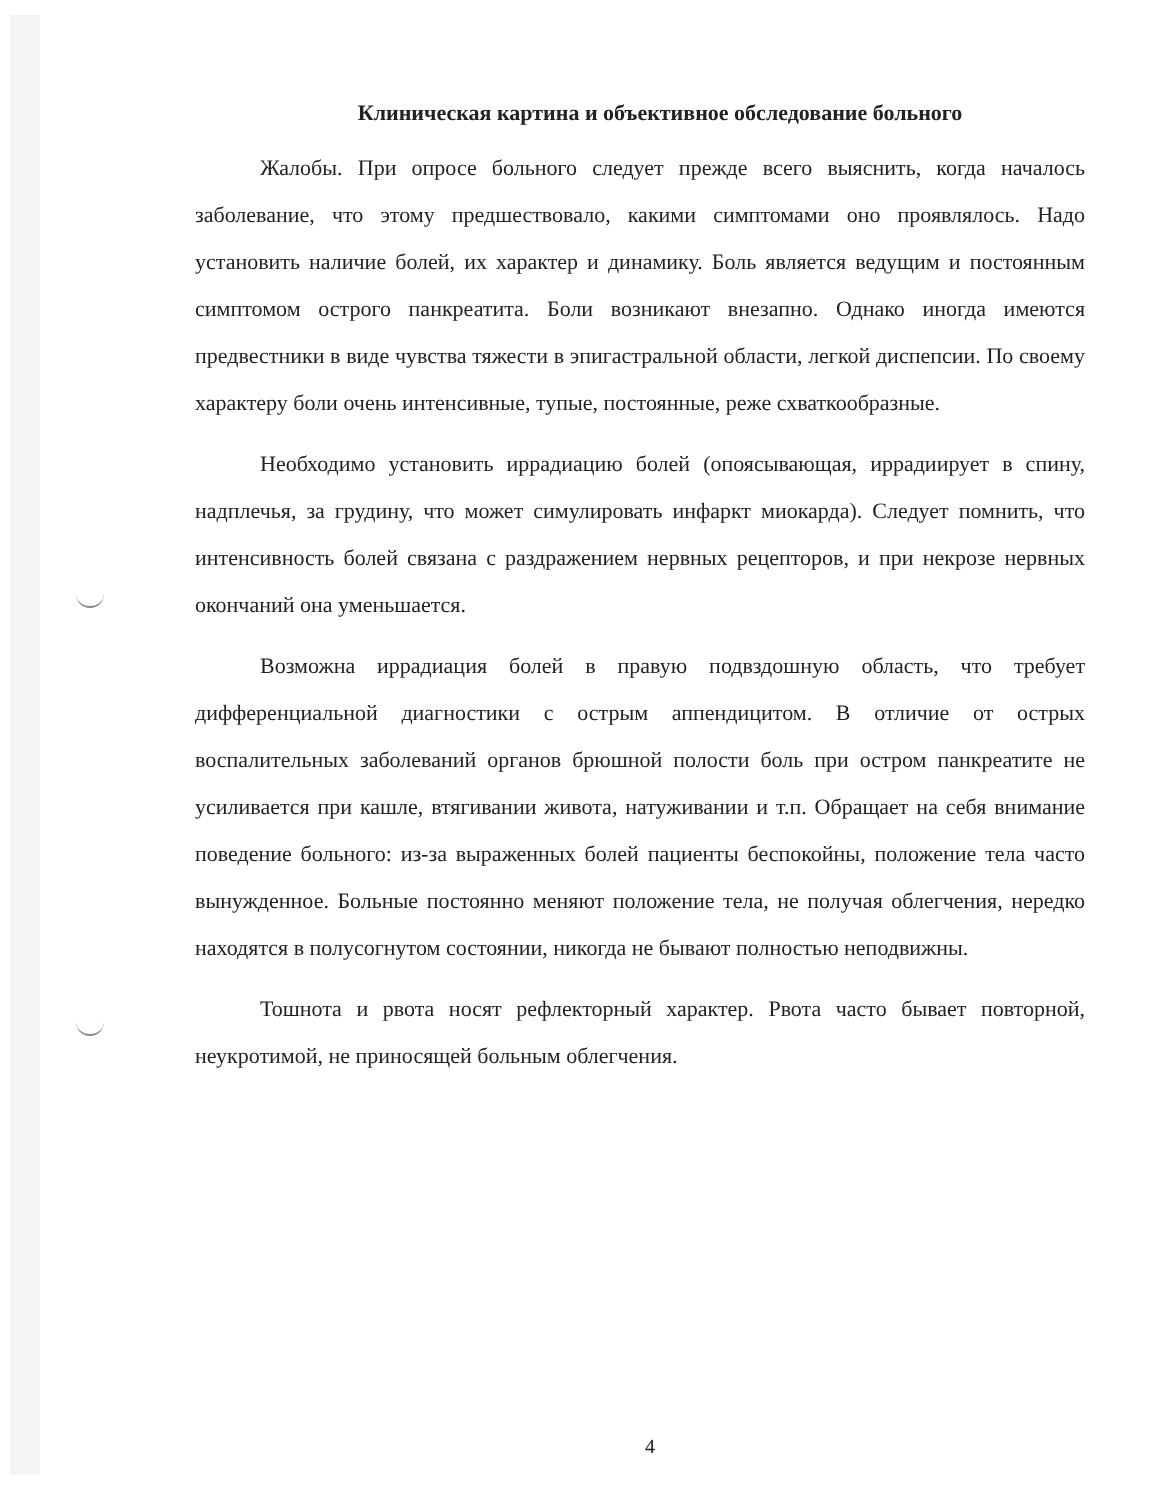Клиническая картина и объективное обследование больного
Жалобы. При опросе больного следует прежде всего выяснить, когда началось заболевание, что этому предшествовало, какими симптомами оно проявлялось. Надо установить наличие болей, их характер и динамику. Боль является ведущим и постоянным симптомом острого панкреатита. Боли возникают внезапно. Однако иногда имеются предвестники в виде чувства тяжести в эпигастральной области, легкой диспепсии. По своему характеру боли очень интенсивные, тупые, постоянные, реже схваткообразные.
Необходимо установить иррадиацию болей (опоясывающая, иррадиирует в спину, надплечья, за грудину, что может симулировать инфаркт миокарда). Следует помнить, что интенсивность болей связана с раздражением нервных рецепторов, и при некрозе нервных окончаний она уменьшается.
Возможна иррадиация болей в правую подвздошную область, что требует дифференциальной диагностики с острым аппендицитом. В отличие от острых воспалительных заболеваний органов брюшной полости боль при остром панкреатите не усиливается при кашле, втягивании живота, натуживании и т.п. Обращает на себя внимание поведение больного: из-за выраженных болей пациенты беспокойны, положение тела часто вынужденное. Больные постоянно меняют положение тела, не получая облегчения, нередко находятся в полусогнутом состоянии, никогда не бывают полностью неподвижны.
Тошнота и рвота носят рефлекторный характер. Рвота часто бывает повторной, неукротимой, не приносящей больным облегчения.
4